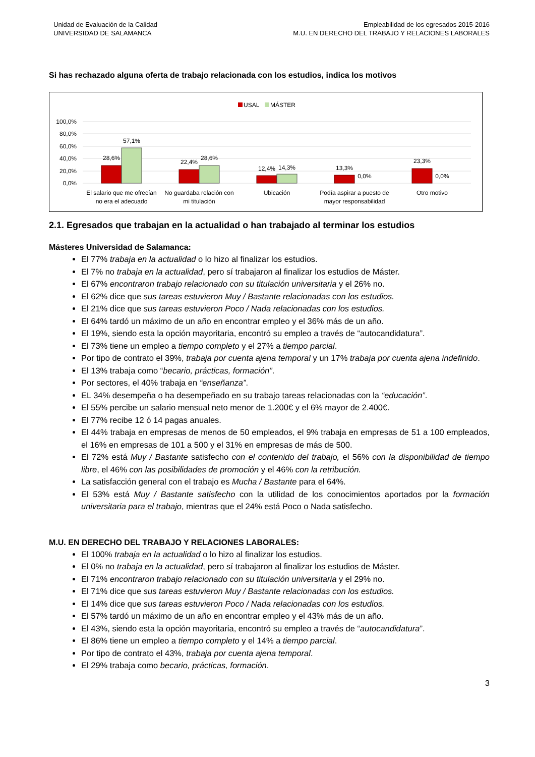Unidad de Evaluación de la Calidad
UNIVERSIDAD DE SALAMANCA
Empleabilidad de los egresados 2015-2016
M.U. EN DERECHO DEL TRABAJO Y RELACIONES LABORALES
Si has rechazado alguna oferta de trabajo relacionada con los estudios, indica los motivos
USAL
MÁSTER
100,0%
80,0%
60,0%
40,0%
20,0%
0,0%
28,6%
57,1%
22,4%
28,6%
12,4%
14,3%
13,3%
0,0%
23,3%
0,0%
El salario que me ofrecían
no era el adecuado
No guardaba relación con
mi titulación
Ubicación
Podía aspirar a puesto de
mayor responsabilidad
Otro motivo
2.1. Egresados que trabajan en la actualidad o han trabajado al terminar los estudios
Másteres Universidad de Salamanca:
El 77% trabaja en la actualidad o lo hizo al finalizar los estudios.
El 7% no trabaja en la actualidad, pero sí trabajaron al finalizar los estudios de Máster.
El 67% encontraron trabajo relacionado con su titulación universitaria y el 26% no.
El 62% dice que sus tareas estuvieron Muy / Bastante relacionadas con los estudios.
El 21% dice que sus tareas estuvieron Poco / Nada relacionadas con los estudios.
El 64% tardó un máximo de un año en encontrar empleo y el 36% más de un año.
El 19%, siendo esta la opción mayoritaria, encontró su empleo a través de “autocandidatura”.
El 73% tiene un empleo a tiempo completo y el 27% a tiempo parcial.
Por tipo de contrato el 39%, trabaja por cuenta ajena temporal y un 17% trabaja por cuenta ajena indefinido.
El 13% trabaja como “becario, prácticas, formación”.
Por sectores, el 40% trabaja en “enseñanza”.
EL 34% desempeña o ha desempeñado en su trabajo tareas relacionadas con la “educación”.
El 55% percibe un salario mensual neto menor de 1.200€ y el 6% mayor de 2.400€.
El 77% recibe 12 ó 14 pagas anuales.
El 44% trabaja en empresas de menos de 50 empleados, el 9% trabaja en empresas de 51 a 100 empleados, el 16% en empresas de 101 a 500 y el 31% en empresas de más de 500.
El 72% está Muy / Bastante satisfecho con el contenido del trabajo, el 56% con la disponibilidad de tiempo libre, el 46% con las posibilidades de promoción y el 46% con la retribución.
La satisfacción general con el trabajo es Mucha / Bastante para el 64%.
El 53% está Muy / Bastante satisfecho con la utilidad de los conocimientos aportados por la formación universitaria para el trabajo, mientras que el 24% está Poco o Nada satisfecho.
M.U. EN DERECHO DEL TRABAJO Y RELACIONES LABORALES:
El 100% trabaja en la actualidad o lo hizo al finalizar los estudios.
El 0% no trabaja en la actualidad, pero sí trabajaron al finalizar los estudios de Máster.
El 71% encontraron trabajo relacionado con su titulación universitaria y el 29% no.
El 71% dice que sus tareas estuvieron Muy / Bastante relacionadas con los estudios.
El 14% dice que sus tareas estuvieron Poco / Nada relacionadas con los estudios.
El 57% tardó un máximo de un año en encontrar empleo y el 43% más de un año.
El 43%, siendo esta la opción mayoritaria, encontró su empleo a través de “autocandidatura”.
El 86% tiene un empleo a tiempo completo y el 14% a tiempo parcial.
Por tipo de contrato el 43%, trabaja por cuenta ajena temporal.
El 29% trabaja como becario, prácticas, formación.
3